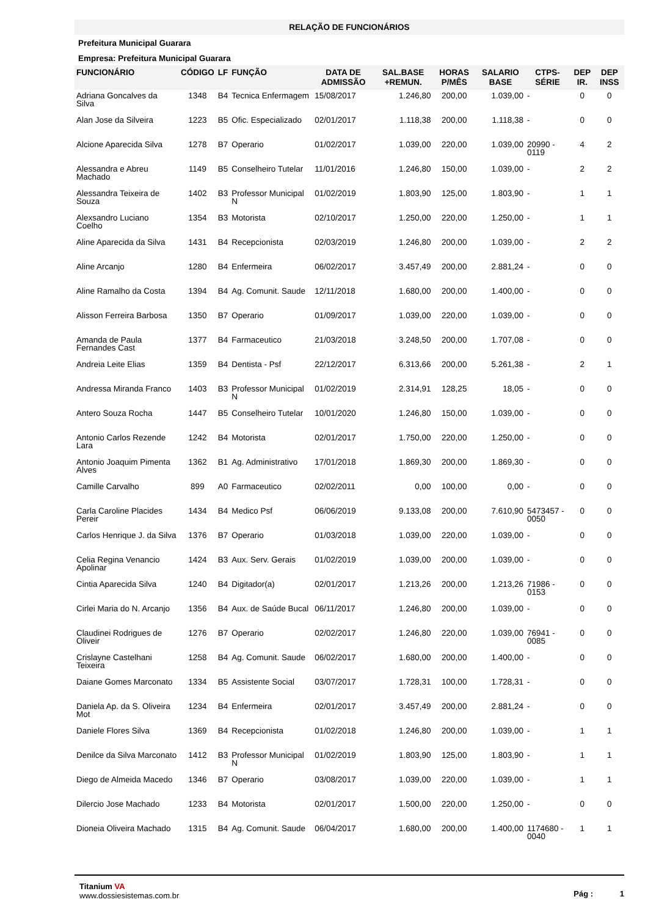RELAÇÃO DE FUNCIONÁRIOS
Prefeitura Municipal Guarara
Empresa: Prefeitura Municipal Guarara
| FUNCIONÁRIO | CÓDIGO | LF | FUNÇÃO | DATA DE ADMISSÃO | SAL.BASE +REMUN. | HORAS P/MÊS | SALARIO BASE | CTPS-SÉRIE | DEP IR. | DEP INSS |
| --- | --- | --- | --- | --- | --- | --- | --- | --- | --- | --- |
| Adriana Goncalves da Silva | 1348 | B4 | Tecnica Enfermagem | 15/08/2017 | 1.246,80 | 200,00 | 1.039,00 | - | 0 | 0 |
| Alan Jose da Silveira | 1223 | B5 | Ofic. Especializado | 02/01/2017 | 1.118,38 | 200,00 | 1.118,38 | - | 0 | 0 |
| Alcione Aparecida Silva | 1278 | B7 | Operario | 01/02/2017 | 1.039,00 | 220,00 | 1.039,00 | 20990 - 0119 | 4 | 2 |
| Alessandra e Abreu Machado | 1149 | B5 | Conselheiro Tutelar | 11/01/2016 | 1.246,80 | 150,00 | 1.039,00 | - | 2 | 2 |
| Alessandra Teixeira de Souza | 1402 | B3 | Professor Municipal N | 01/02/2019 | 1.803,90 | 125,00 | 1.803,90 | - | 1 | 1 |
| Alexsandro Luciano Coelho | 1354 | B3 | Motorista | 02/10/2017 | 1.250,00 | 220,00 | 1.250,00 | - | 1 | 1 |
| Aline Aparecida da Silva | 1431 | B4 | Recepcionista | 02/03/2019 | 1.246,80 | 200,00 | 1.039,00 | - | 2 | 2 |
| Aline Arcanjo | 1280 | B4 | Enfermeira | 06/02/2017 | 3.457,49 | 200,00 | 2.881,24 | - | 0 | 0 |
| Aline Ramalho da Costa | 1394 | B4 | Ag. Comunit. Saude | 12/11/2018 | 1.680,00 | 200,00 | 1.400,00 | - | 0 | 0 |
| Alisson Ferreira Barbosa | 1350 | B7 | Operario | 01/09/2017 | 1.039,00 | 220,00 | 1.039,00 | - | 0 | 0 |
| Amanda de Paula Fernandes Cast | 1377 | B4 | Farmaceutico | 21/03/2018 | 3.248,50 | 200,00 | 1.707,08 | - | 0 | 0 |
| Andreia Leite Elias | 1359 | B4 | Dentista - Psf | 22/12/2017 | 6.313,66 | 200,00 | 5.261,38 | - | 2 | 1 |
| Andressa Miranda Franco | 1403 | B3 | Professor Municipal N | 01/02/2019 | 2.314,91 | 128,25 | 18,05 | - | 0 | 0 |
| Antero Souza Rocha | 1447 | B5 | Conselheiro Tutelar | 10/01/2020 | 1.246,80 | 150,00 | 1.039,00 | - | 0 | 0 |
| Antonio Carlos Rezende Lara | 1242 | B4 | Motorista | 02/01/2017 | 1.750,00 | 220,00 | 1.250,00 | - | 0 | 0 |
| Antonio Joaquim Pimenta Alves | 1362 | B1 | Ag. Administrativo | 17/01/2018 | 1.869,30 | 200,00 | 1.869,30 | - | 0 | 0 |
| Camille Carvalho | 899 | A0 | Farmaceutico | 02/02/2011 | 0,00 | 100,00 | 0,00 | - | 0 | 0 |
| Carla Caroline Placides Pereir | 1434 | B4 | Medico Psf | 06/06/2019 | 9.133,08 | 200,00 | 7.610,90 | 5473457 - 0050 | 0 | 0 |
| Carlos Henrique J. da Silva | 1376 | B7 | Operario | 01/03/2018 | 1.039,00 | 220,00 | 1.039,00 | - | 0 | 0 |
| Celia Regina Venancio Apolinar | 1424 | B3 | Aux. Serv. Gerais | 01/02/2019 | 1.039,00 | 200,00 | 1.039,00 | - | 0 | 0 |
| Cintia Aparecida Silva | 1240 | B4 | Digitador(a) | 02/01/2017 | 1.213,26 | 200,00 | 1.213,26 | 71986 - 0153 | 0 | 0 |
| Cirlei Maria do N. Arcanjo | 1356 | B4 | Aux. de Saúde Bucal | 06/11/2017 | 1.246,80 | 200,00 | 1.039,00 | - | 0 | 0 |
| Claudinei Rodrigues de Oliveir | 1276 | B7 | Operario | 02/02/2017 | 1.246,80 | 220,00 | 1.039,00 | 76941 - 0085 | 0 | 0 |
| Crislayne Castelhani Teixeira | 1258 | B4 | Ag. Comunit. Saude | 06/02/2017 | 1.680,00 | 200,00 | 1.400,00 | - | 0 | 0 |
| Daiane Gomes Marconato | 1334 | B5 | Assistente Social | 03/07/2017 | 1.728,31 | 100,00 | 1.728,31 | - | 0 | 0 |
| Daniela Ap. da S. Oliveira Mot | 1234 | B4 | Enfermeira | 02/01/2017 | 3.457,49 | 200,00 | 2.881,24 | - | 0 | 0 |
| Daniele Flores Silva | 1369 | B4 | Recepcionista | 01/02/2018 | 1.246,80 | 200,00 | 1.039,00 | - | 1 | 1 |
| Denilce da Silva Marconato | 1412 | B3 | Professor Municipal N | 01/02/2019 | 1.803,90 | 125,00 | 1.803,90 | - | 1 | 1 |
| Diego de Almeida Macedo | 1346 | B7 | Operario | 03/08/2017 | 1.039,00 | 220,00 | 1.039,00 | - | 1 | 1 |
| Dilercio Jose Machado | 1233 | B4 | Motorista | 02/01/2017 | 1.500,00 | 220,00 | 1.250,00 | - | 0 | 0 |
| Dioneia Oliveira Machado | 1315 | B4 | Ag. Comunit. Saude | 06/04/2017 | 1.680,00 | 200,00 | 1.400,00 | 1174680 - 0040 | 1 | 1 |
Titanium VA
www.dossiesistemas.com.br
Pág : 1